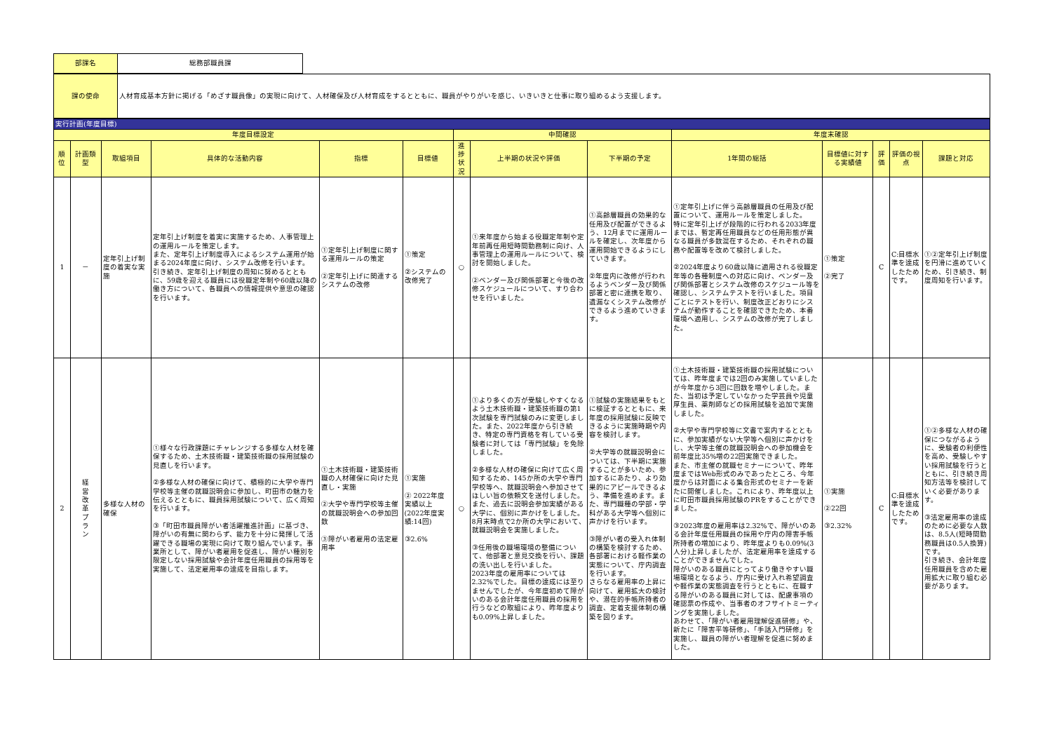| 部課名 | 総務部職員課 |
| 課の使命 | 人材育成基本方針に掲げる「めざす職員像」の実現に向けて、人材確保及び人材育成をするとともに、職員がやりがいを感じ、いきいきと仕事に取り組めるよう支援します。 |
| 実行計画(年度目標) | | | | | | | | | | | | | |
| 年度目標設定 | | | | | | 中間確認 | | | 年度末確認 | | | | |
| 順位 | 計画類型 | 取組項目 | 具体的な活動内容 | 指標 | 目標値 | 進捗状況 | 上半期の状況や評価 | 下半期の予定 | 1年間の総括 | 目標値に対する実績値 | 評価 | 評価の視点 | 課題と対応 |
| 1 | － | 定年引上げ制度の着実な実施 | 定年引上げ制度を着実に実施するため、人事管理上の運用ルールを策定します。 また、定年引上げ制度導入によるシステム運用が始まる2024年度に向け、システム改修を行います。 引き続き、定年引上げ制度の周知に努めるとともに、59歳を迎える職員には役職定年制や60歳以降の働き方について、各職員への情報提供や意思の確認を行います。 | ①定年引上げ制度に関する運用ルールの策定 ②定年引上げに関連するシステムの改修 | ①策定 ②システムの改修完了 | ○ | ①来年度から始まる役職定年制や定年前再任用短時間勤務制に向け、人事管理上の運用ルールについて、検討を開始しました。 ②ベンダー及び関係部署と今後の改修スケジュールについて、すり合わせを行いました。 | ①高齢層職員の効果的な任用及び配置ができるよう、12月までに運用ルールを確定し、次年度から運用開始できるようにしていきます。 ②年度内に改修が行われるようベンダー及び関係部署と密に連携を取り、遺漏なくシステム改修ができるよう進めていきます。 | ①定年引上げに伴う高齢層職員の任用及び配置について、運用ルールを策定しました。 特に定年引上げが段階的に行われる2033年度までは、暫定再任用職員などの任用形態が異なる職員が多数混在するため、それぞれの職務や配置等を改めて検討しました。 ②2024年度より60歳以降に適用される役職定年等の各種制度への対応に向け、ベンダー及び関係部署とシステム改修のスケジュール等を確認し、システムテストを行いました。項目ごとにテストを行い、制度改正どおりにシステムが動作することを確認できたため、本番環境へ適用し、システムの改修が完了しました。 | ①策定 ②完了 | C | C:目標水準を達成したためです。 | ①②定年引上げ制度を円滑に進めていくため、引き続き、制度周知を行います。 |
| 2 | 経 営 改 革 プ ラ ン | 多様な人材の確保 | ①様々な行政課題にチャレンジする多様な人材を確保するため、土木技術職・建築技術職の採用試験の見直しを行います。 ②多様な人材の確保に向けて、積極的に大学や専門学校等主催の就職説明会に参加し、町田市の魅力を伝えるとともに、職員採用試験について、広く周知を行います。 ③「町田市職員障がい者活躍推進計画」に基づき、障がいの有無に関わらず、能力を十分に発揮して活躍できる職場の実現に向けて取り組んでいます。事業所として、障がい者雇用を促進し、障がい種別を限定しない採用試験や会計年度任用職員の採用等を実施して、法定雇用率の達成を目指します。 | ①土木技術職・建築技術職の人材確保に向けた見直し・実施 ②大学や専門学校等主催の就職説明会への参加回数 ③障がい者雇用の法定雇用率 | ①実施 ② 2022年度実績以上(2022年度実績:14回) ③2.6% | ○ | ①より多くの方が受験しやすくなるよう土木技術職・建築技術職の第1次試験を専門試験のみに変更しました。また、2022年度から引き続き、特定の専門資格を有している受験者に対しては「専門試験」を免除しました。 ②多様な人材の確保に向けて広く周知するため、145か所の大学や専門学校等へ、就職説明会へ参加させてほしい旨の依頼文を送付しました。また、過去に説明会参加実績がある大学に、個別に声かけをしました。8月末時点で2か所の大学において、就職説明会を実施しました。 ③任用後の職場環境の整備について、他部署と意見交換を行い、課題の洗い出しを行いました。 2023年度の雇用率については2.32%でした。目標の達成には至りませんでしたが、今年度初めて障がいのある会計年度任用職員の採用を行うなどの取組により、昨年度よりも0.09%上昇しました。 | ①試験の実施結果をもとに検証するとともに、来年度の採用試験に反映できるように実施時期や内容を検討します。 ②大学等の就職説明会については、下半期に実施することが多いため、参加するにあたり、より効果的にアピールできるよう、準備を進めます。また、専門職種の学部・学科がある大学等へ個別に声かけを行います。 ③障がい者の受入れ体制の構築を検討するため、各部署における軽作業の実態について、庁内調査を行います。 さらなる雇用率の上昇に向けて、雇用拡大の検討や、潜在的手帳所持者の調査、定着支援体制の構築を図ります。 | ①土木技術職・建築技術職の採用試験については、昨年度までは2回のみ実施していましたが今年度から3回に回数を増やしました。また、当初は予定していなかった学芸員や児童厚生員、薬剤師などの採用試験を追加で実施しました。 ②大学や専門学校等に文書で案内するとともに、参加実績がない大学等へ個別に声かけをし、大学等主催の就職説明会への参加機会を前年度比35%増の22回実施できました。 また、市主催の就職セミナーについて、昨年度まではWeb形式のみであったところ、今年度からは対面による集合形式のセミナーを新たに開催しました。これにより、昨年度以上に町田市職員採用試験のPRをすることができました。 ③2023年度の雇用率は2.32%で、障がいのある会計年度任用職員の採用や庁内の障害手帳所持者の増加により、昨年度よりも0.09%(3人分)上昇しましたが、法定雇用率を達成することができませんでした。 障がいのある職員にとってより働きやすい職場環境となるよう、庁内に受け入れ希望調査や軽作業の実態調査を行うとともに、在職する障がいのある職員に対しては、配慮事項の確認票の作成や、当事者のオフサイトミーティングを実施しました。 あわせて、「障がい者雇用理解促進研修」や、新たに「障害平等研修」、「手話入門研修」を実施し、職員の障がい者理解を促進に努めました。 | ①実施 ②22回 ③2.32% | C | C:目標水準を達成したためです。 | ①②多様な人材の確保につながるように、受験者の利便性を高め、受験しやすい採用試験を行うとともに、引き続き周知方法等を検討していく必要があります。 ③法定雇用率の達成のために必要な人数は、8.5人(短時間勤務職員は0.5人換算)です。 引き続き、会計年度任用職員を含めた雇用拡大に取り組む必要があります。 |